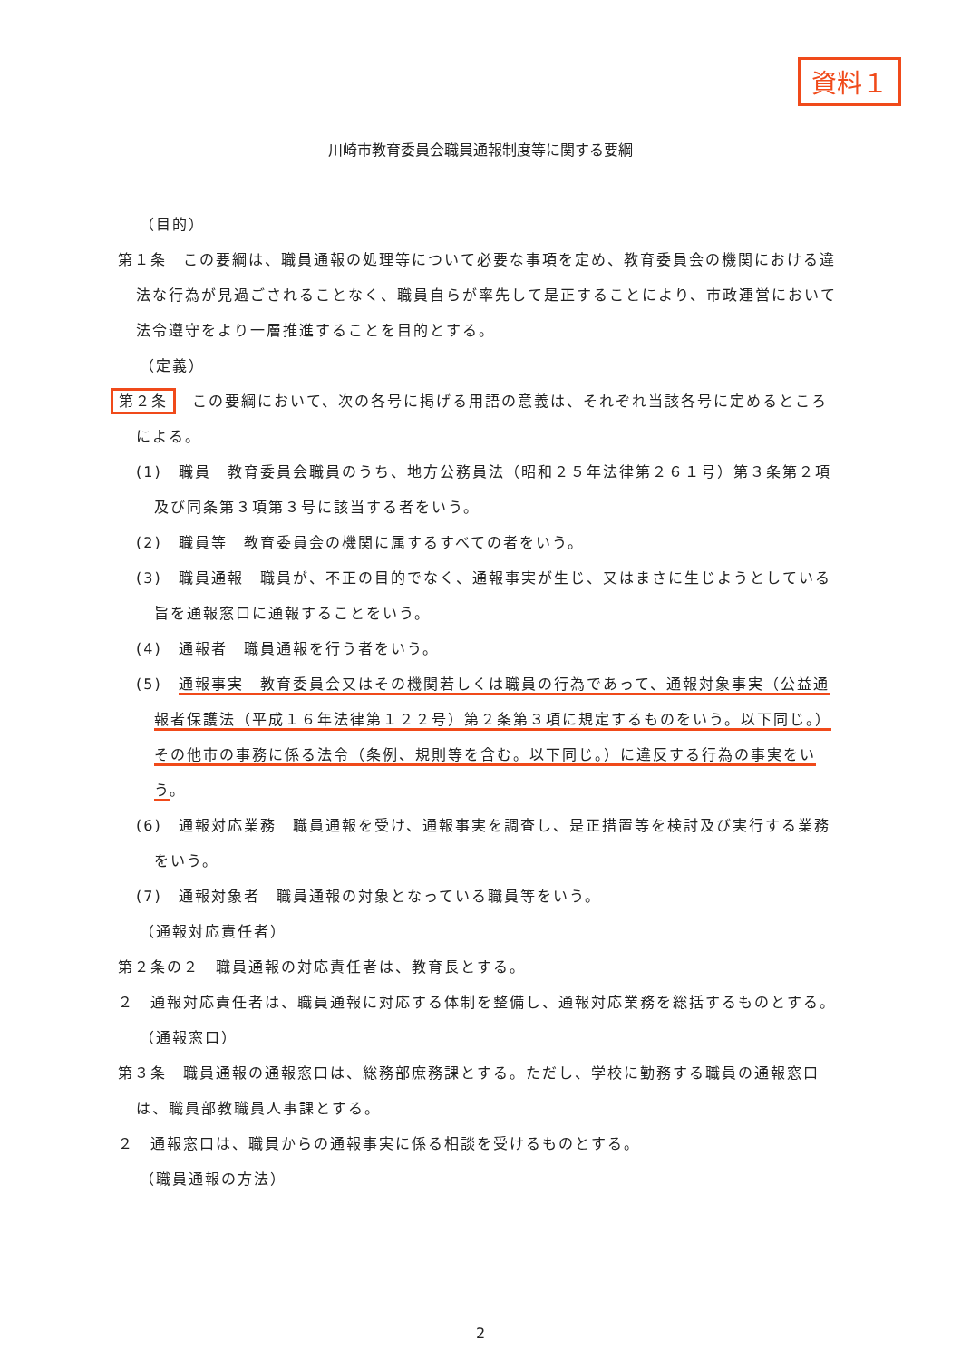資料１
川崎市教育委員会職員通報制度等に関する要綱
（目的）
第１条　この要綱は、職員通報の処理等について必要な事項を定め、教育委員会の機関における違法な行為が見過ごされることなく、職員自らが率先して是正することにより、市政運営において法令遵守をより一層推進することを目的とする。
（定義）
第２条　この要綱において、次の各号に掲げる用語の意義は、それぞれ当該各号に定めるところによる。
(1)　職員　教育委員会職員のうち、地方公務員法（昭和２５年法律第２６１号）第３条第２項及び同条第３項第３号に該当する者をいう。
(2)　職員等　教育委員会の機関に属するすべての者をいう。
(3)　職員通報　職員が、不正の目的でなく、通報事実が生じ、又はまさに生じようとしている旨を通報窓口に通報することをいう。
(4)　通報者　職員通報を行う者をいう。
(5)　通報事実　教育委員会又はその機関若しくは職員の行為であって、通報対象事実（公益通報者保護法（平成１６年法律第１２２号）第２条第３項に規定するものをいう。以下同じ。）その他市の事務に係る法令（条例、規則等を含む。以下同じ。）に違反する行為の事実をいう。
(6)　通報対応業務　職員通報を受け、通報事実を調査し、是正措置等を検討及び実行する業務をいう。
(7)　通報対象者　職員通報の対象となっている職員等をいう。
（通報対応責任者）
第２条の２　職員通報の対応責任者は、教育長とする。
２　通報対応責任者は、職員通報に対応する体制を整備し、通報対応業務を総括するものとする。
（通報窓口）
第３条　職員通報の通報窓口は、総務部庶務課とする。ただし、学校に勤務する職員の通報窓口は、職員部教職員人事課とする。
２　通報窓口は、職員からの通報事実に係る相談を受けるものとする。
（職員通報の方法）
2